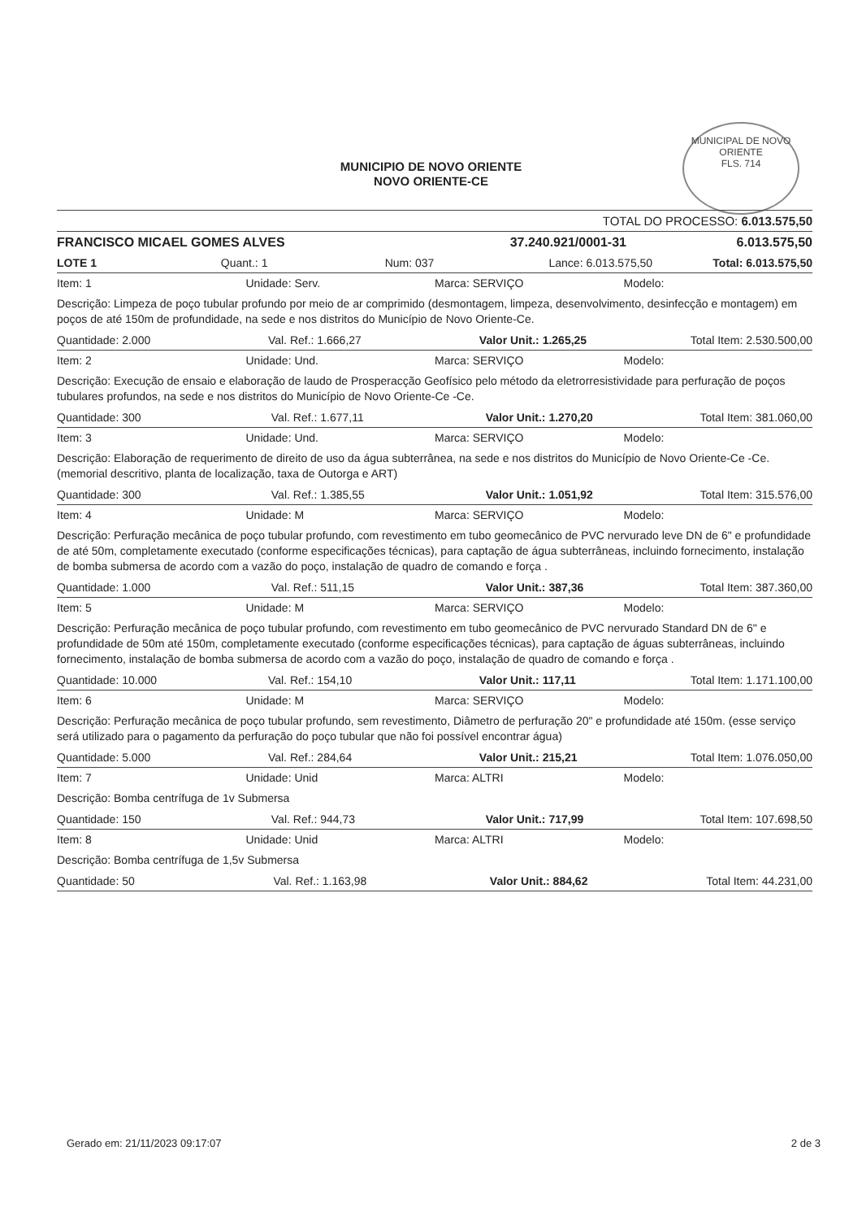MUNICIPIO DE NOVO ORIENTE
NOVO ORIENTE-CE
MUNICIPAL DE NOVO ORIENTE
FLS. 714
TOTAL DO PROCESSO: 6.013.575,50
FRANCISCO MICAEL GOMES ALVES 37.240.921/0001-31 6.013.575,50
LOTE 1 Quant.: 1 Num: 037 Lance: 6.013.575,50 Total: 6.013.575,50
Item: 1 Unidade: Serv. Marca: SERVIÇO Modelo:
Descrição: Limpeza de poço tubular profundo por meio de ar comprimido (desmontagem, limpeza, desenvolvimento, desinfecção e montagem) em poços de até 150m de profundidade, na sede e nos distritos do Município de Novo Oriente-Ce.
Quantidade: 2.000 Val. Ref.: 1.666,27 Valor Unit.: 1.265,25 Total Item: 2.530.500,00
Item: 2 Unidade: Und. Marca: SERVIÇO Modelo:
Descrição: Execução de ensaio e elaboração de laudo de Prosperacção Geofísico pelo método da eletrorresistividade para perfuração de poços tubulares profundos, na sede e nos distritos do Município de Novo Oriente-Ce -Ce.
Quantidade: 300 Val. Ref.: 1.677,11 Valor Unit.: 1.270,20 Total Item: 381.060,00
Item: 3 Unidade: Und. Marca: SERVIÇO Modelo:
Descrição: Elaboração de requerimento de direito de uso da água subterrânea, na sede e nos distritos do Município de Novo Oriente-Ce -Ce. (memorial descritivo, planta de localização, taxa de Outorga e ART)
Quantidade: 300 Val. Ref.: 1.385,55 Valor Unit.: 1.051,92 Total Item: 315.576,00
Item: 4 Unidade: M Marca: SERVIÇO Modelo:
Descrição: Perfuração mecânica de poço tubular profundo, com revestimento em tubo geomecânico de PVC nervurado leve DN de 6" e profundidade de até 50m, completamente executado (conforme especificações técnicas), para captação de água subterrâneas, incluindo fornecimento, instalação de bomba submersa de acordo com a vazão do poço, instalação de quadro de comando e força .
Quantidade: 1.000 Val. Ref.: 511,15 Valor Unit.: 387,36 Total Item: 387.360,00
Item: 5 Unidade: M Marca: SERVIÇO Modelo:
Descrição: Perfuração mecânica de poço tubular profundo, com revestimento em tubo geomecânico de PVC nervurado Standard DN de 6" e profundidade de 50m até 150m, completamente executado (conforme especificações técnicas), para captação de águas subterrâneas, incluindo fornecimento, instalação de bomba submersa de acordo com a vazão do poço, instalação de quadro de comando e força .
Quantidade: 10.000 Val. Ref.: 154,10 Valor Unit.: 117,11 Total Item: 1.171.100,00
Item: 6 Unidade: M Marca: SERVIÇO Modelo:
Descrição: Perfuração mecânica de poço tubular profundo, sem revestimento, Diâmetro de perfuração 20" e profundidade até 150m. (esse serviço será utilizado para o pagamento da perfuração do poço tubular que não foi possível encontrar água)
Quantidade: 5.000 Val. Ref.: 284,64 Valor Unit.: 215,21 Total Item: 1.076.050,00
Item: 7 Unidade: Unid Marca: ALTRI Modelo:
Descrição: Bomba centrífuga de 1v Submersa
Quantidade: 150 Val. Ref.: 944,73 Valor Unit.: 717,99 Total Item: 107.698,50
Item: 8 Unidade: Unid Marca: ALTRI Modelo:
Descrição: Bomba centrífuga de 1,5v Submersa
Quantidade: 50 Val. Ref.: 1.163,98 Valor Unit.: 884,62 Total Item: 44.231,00
Gerado em: 21/11/2023 09:17:07 2 de 3